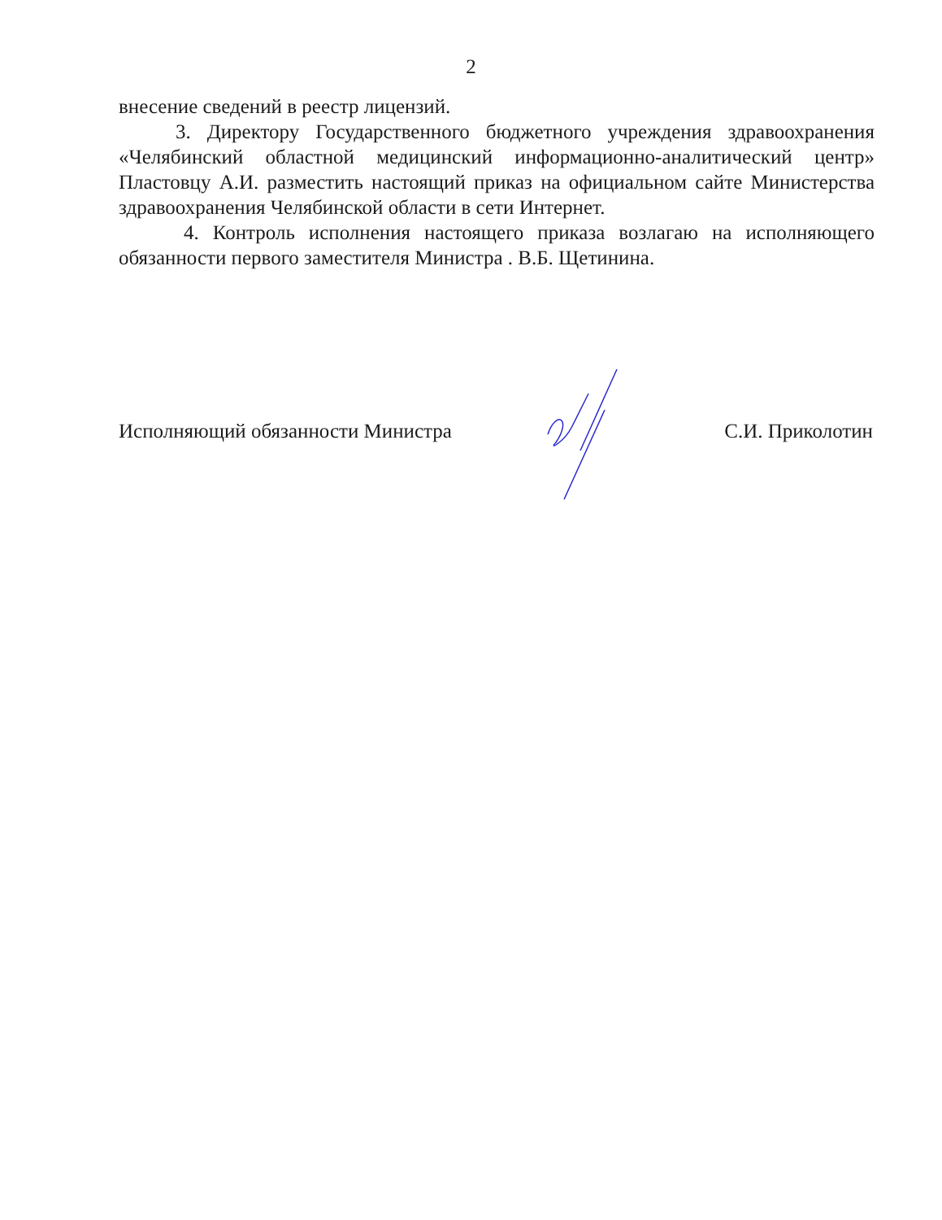2
внесение сведений в реестр лицензий.
3. Директору Государственного бюджетного учреждения здравоохранения «Челябинский областной медицинский информационно-аналитический центр» Пластовцу А.И. разместить настоящий приказ на официальном сайте Министерства здравоохранения Челябинской области в сети Интернет.
4. Контроль исполнения настоящего приказа возлагаю на исполняющего обязанности первого заместителя Министра . В.Б. Щетинина.
Исполняющий обязанности Министра С.И. Приколотин